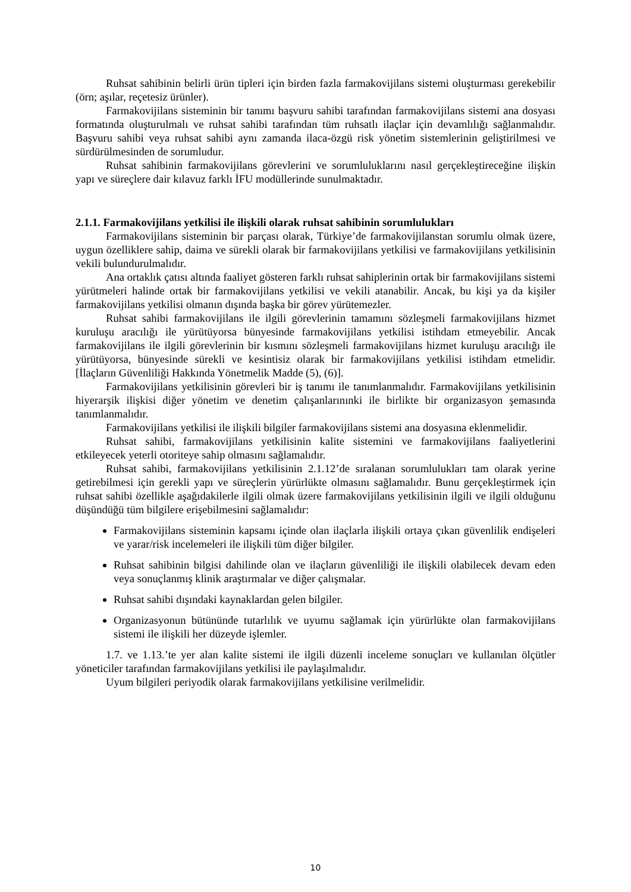Ruhsat sahibinin belirli ürün tipleri için birden fazla farmakovijilans sistemi oluşturması gerekebilir (örn; aşılar, reçetesiz ürünler).
Farmakovijilans sisteminin bir tanımı başvuru sahibi tarafından farmakovijilans sistemi ana dosyası formatında oluşturulmalı ve ruhsat sahibi tarafından tüm ruhsatlı ilaçlar için devamlılığı sağlanmalıdır. Başvuru sahibi veya ruhsat sahibi aynı zamanda ilaca-özgü risk yönetim sistemlerinin geliştirilmesi ve sürdürülmesinden de sorumludur.
Ruhsat sahibinin farmakovijilans görevlerini ve sorumluluklarını nasıl gerçekleştireceğine ilişkin yapı ve süreçlere dair kılavuz farklı İFU modüllerinde sunulmaktadır.
2.1.1. Farmakovijilans yetkilisi ile ilişkili olarak ruhsat sahibinin sorumlulukları
Farmakovijilans sisteminin bir parçası olarak, Türkiye’de farmakovijilanstan sorumlu olmak üzere, uygun özelliklere sahip, daima ve sürekli olarak bir farmakovijilans yetkilisi ve farmakovijilans yetkilisinin vekili bulundurulmalıdır.
Ana ortaklık çatısı altında faaliyet gösteren farklı ruhsat sahiplerinin ortak bir farmakovijilans sistemi yürütmeleri halinde ortak bir farmakovijilans yetkilisi ve vekili atanabilir. Ancak, bu kişi ya da kişiler farmakovijilans yetkilisi olmanın dışında başka bir görev yürütemezler.
Ruhsat sahibi farmakovijilans ile ilgili görevlerinin tamamını sözleşmeli farmakovijilans hizmet kuruluşu aracılığı ile yürütüyorsa bünyesinde farmakovijilans yetkilisi istihdam etmeyebilir. Ancak farmakovijilans ile ilgili görevlerinin bir kısmını sözleşmeli farmakovijilans hizmet kuruluşu aracılığı ile yürütüyorsa, bünyesinde sürekli ve kesintisiz olarak bir farmakovijilans yetkilisi istihdam etmelidir. [İlaçların Güvenliliği Hakkında Yönetmelik Madde (5), (6)].
Farmakovijilans yetkilisinin görevleri bir iş tanımı ile tanımlanmalıdır. Farmakovijilans yetkilisinin hiyerarşik ilişkisi diğer yönetim ve denetim çalışanlarınınki ile birlikte bir organizasyon şemasında tanımlanmalıdır.
Farmakovijilans yetkilisi ile ilişkili bilgiler farmakovijilans sistemi ana dosyasına eklenmelidir.
Ruhsat sahibi, farmakovijilans yetkilisinin kalite sistemini ve farmakovijilans faaliyetlerini etkileyecek yeterli otoriteye sahip olmasını sağlamalıdır.
Ruhsat sahibi, farmakovijilans yetkilisinin 2.1.12’de sıralanan sorumlulukları tam olarak yerine getirebilmesi için gerekli yapı ve süreçlerin yürürlükte olmasını sağlamalıdır. Bunu gerçekleştirmek için ruhsat sahibi özellikle aşağıdakilerle ilgili olmak üzere farmakovijilans yetkilisinin ilgili ve ilgili olduğunu düşündüğü tüm bilgilere erişebilmesini sağlamalıdır:
Farmakovijilans sisteminin kapsamı içinde olan ilaçlarla ilişkili ortaya çıkan güvenlilik endişeleri ve yarar/risk incelemeleri ile ilişkili tüm diğer bilgiler.
Ruhsat sahibinin bilgisi dahilinde olan ve ilaçların güvenliliği ile ilişkili olabilecek devam eden veya sonuçlanmış klinik araştırmalar ve diğer çalışmalar.
Ruhsat sahibi dışındaki kaynaklardan gelen bilgiler.
Organizasyonun bütününde tutarlılık ve uyumu sağlamak için yürürlükte olan farmakovijilans sistemi ile ilişkili her düzeyde işlemler.
1.7. ve 1.13.’te yer alan kalite sistemi ile ilgili düzenli inceleme sonuçları ve kullanılan ölçütler yöneticiler tarafından farmakovijilans yetkilisi ile paylaşılmalıdır.
Uyum bilgileri periyodik olarak farmakovijilans yetkilisine verilmelidir.
10